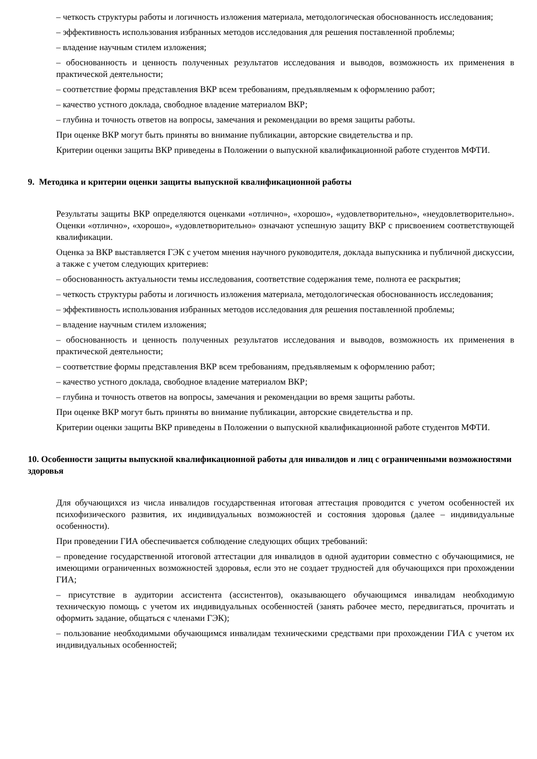– четкость структуры работы и логичность изложения материала, методологическая обоснованность исследования;
– эффективность использования избранных методов исследования для решения поставленной проблемы;
– владение научным стилем изложения;
– обоснованность и ценность полученных результатов исследования и выводов, возможность их применения в практической деятельности;
– соответствие формы представления ВКР всем требованиям, предъявляемым к оформлению работ;
– качество устного доклада, свободное владение материалом ВКР;
– глубина и точность ответов на вопросы, замечания и рекомендации во время защиты работы.
При оценке ВКР могут быть приняты во внимание публикации, авторские свидетельства и пр.
Критерии оценки защиты ВКР приведены в Положении о выпускной квалификационной работе студентов МФТИ.
9. Методика и критерии оценки защиты выпускной квалификационной работы
Результаты защиты ВКР определяются оценками «отлично», «хорошо», «удовлетворительно», «неудовлетворительно». Оценки «отлично», «хорошо», «удовлетворительно» означают успешную защиту ВКР с присвоением соответствующей квалификации.
Оценка за ВКР выставляется ГЭК с учетом мнения научного руководителя, доклада выпускника и публичной дискуссии, а также с учетом следующих критериев:
– обоснованность актуальности темы исследования, соответствие содержания теме, полнота ее раскрытия;
– четкость структуры работы и логичность изложения материала, методологическая обоснованность исследования;
– эффективность использования избранных методов исследования для решения поставленной проблемы;
– владение научным стилем изложения;
– обоснованность и ценность полученных результатов исследования и выводов, возможность их применения в практической деятельности;
– соответствие формы представления ВКР всем требованиям, предъявляемым к оформлению работ;
– качество устного доклада, свободное владение материалом ВКР;
– глубина и точность ответов на вопросы, замечания и рекомендации во время защиты работы.
При оценке ВКР могут быть приняты во внимание публикации, авторские свидетельства и пр.
Критерии оценки защиты ВКР приведены в Положении о выпускной квалификационной работе студентов МФТИ.
10. Особенности защиты выпускной квалификационной работы для инвалидов и лиц с ограниченными возможностями здоровья
Для обучающихся из числа инвалидов государственная итоговая аттестация проводится с учетом особенностей их психофизического развития, их индивидуальных возможностей и состояния здоровья (далее – индивидуальные особенности).
При проведении ГИА обеспечивается соблюдение следующих общих требований:
– проведение государственной итоговой аттестации для инвалидов в одной аудитории совместно с обучающимися, не имеющими ограниченных возможностей здоровья, если это не создает трудностей для обучающихся при прохождении ГИА;
– присутствие в аудитории ассистента (ассистентов), оказывающего обучающимся инвалидам необходимую техническую помощь с учетом их индивидуальных особенностей (занять рабочее место, передвигаться, прочитать и оформить задание, общаться с членами ГЭК);
– пользование необходимыми обучающимся инвалидам техническими средствами при прохождении ГИА с учетом их индивидуальных особенностей;